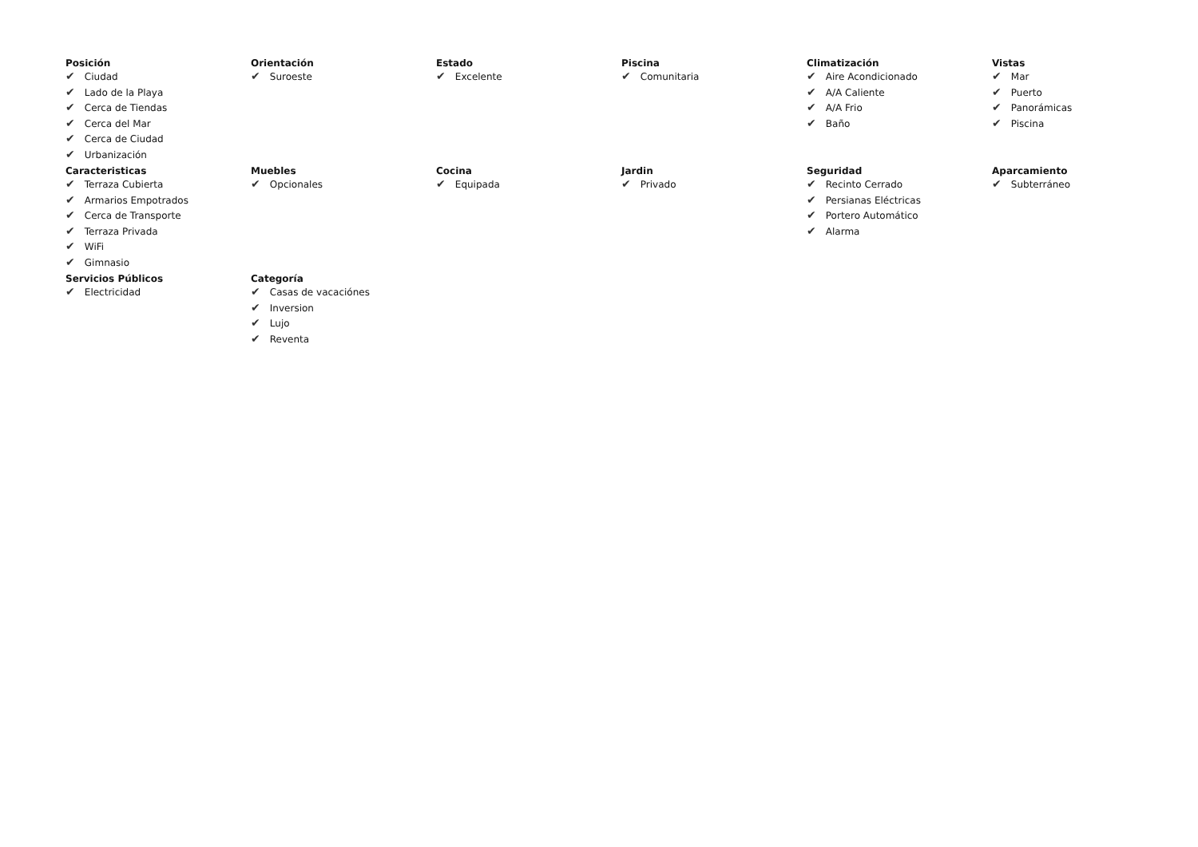Posición
✔ Ciudad
✔ Lado de la Playa
✔ Cerca de Tiendas
✔ Cerca del Mar
✔ Cerca de Ciudad
✔ Urbanización
Orientación
✔ Suroeste
Estado
✔ Excelente
Piscina
✔ Comunitaria
Climatización
✔ Aire Acondicionado
✔ A/A Caliente
✔ A/A Frio
✔ Baño
Vistas
✔ Mar
✔ Puerto
✔ Panorámicas
✔ Piscina
Caracteristicas
✔ Terraza Cubierta
✔ Armarios Empotrados
✔ Cerca de Transporte
✔ Terraza Privada
✔ WiFi
✔ Gimnasio
Muebles
✔ Opcionales
Cocina
✔ Equipada
Jardin
✔ Privado
Seguridad
✔ Recinto Cerrado
✔ Persianas Eléctricas
✔ Portero Automático
✔ Alarma
Aparcamiento
✔ Subterráneo
Servicios Públicos
✔ Electricidad
Categoría
✔ Casas de vacaciónes
✔ Inversion
✔ Lujo
✔ Reventa